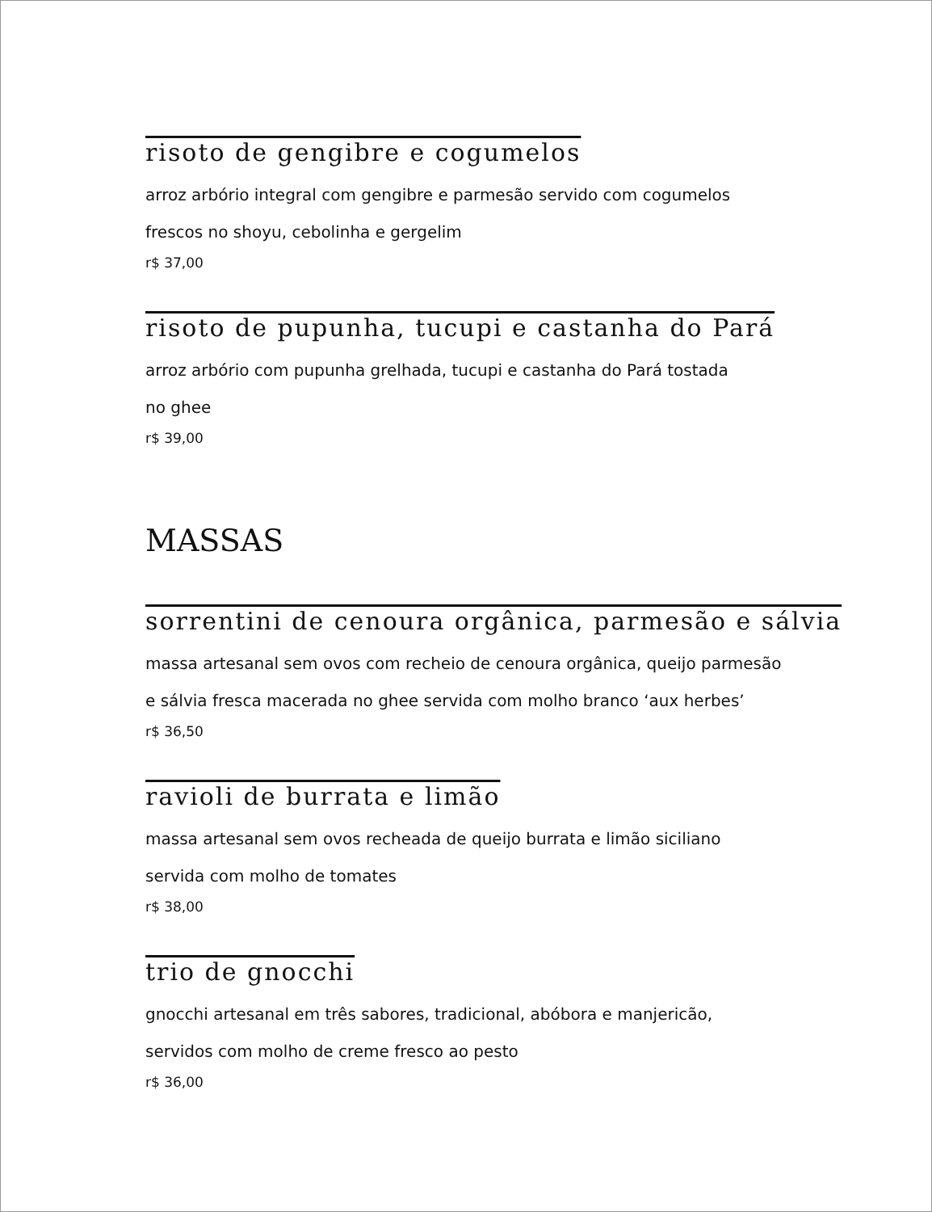risoto de gengibre e cogumelos
arroz arbório integral com gengibre e parmesão servido com cogumelos
frescos no shoyu, cebolinha e gergelim
r$ 37,00
risoto de pupunha, tucupi e castanha do Pará
arroz arbório com pupunha grelhada, tucupi e castanha do Pará tostada
no ghee
r$ 39,00
MASSAS
sorrentini de cenoura orgânica, parmesão e sálvia
massa artesanal sem ovos com recheio de cenoura orgânica, queijo parmesão
e sálvia fresca macerada no ghee servida com molho branco ‘aux herbes’
r$ 36,50
ravioli de burrata e limão
massa artesanal sem ovos recheada de queijo burrata e limão siciliano
servida com molho de tomates
r$ 38,00
trio de gnocchi
gnocchi artesanal em três sabores, tradicional, abóbora e manjericão,
servidos com molho de creme fresco ao pesto
r$ 36,00